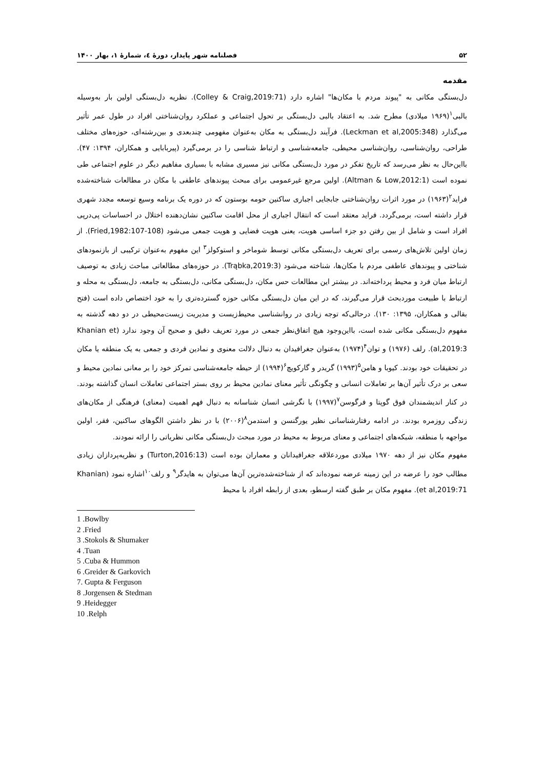۵۲ فصلنامه شهر پایدار، دورهٔ ٤، شمارهٔ ۱، بهار ۱۴۰۰
مقدمه
دل‌بستگی مکانی به "پیوند مردم با مکان‌ها" اشاره دارد (Colley & Craig,2019:71). نظریه دل‌بستگی اولین بار به‌وسیله بالبی<sup>۱</sup>(۱۹۶۹ میلادی) مطرح شد. به اعتقاد بالبی دل‌بستگی بر تحول اجتماعی و عملکرد روان‌شناختی افراد در طول عمر تأثیر می‌گذارد (Leckman et al,2005:348). فرآیند دل‌بستگی به مکان به‌عنوان مفهومی چندبعدی و بین‌رشته‌ای، حوزه‌های مختلف طراحی، روان‌شناسی، روان‌شناسی محیطی، جامعه‌شناسی و ارتباط شناسی را در برمی‌گیرد (پیربابایی و همکاران، ۱۳۹۴: ۴۷). بااین‌حال به نظر می‌رسد که تاریخ تفکر در مورد دل‌بستگی مکانی نیز مسیری مشابه با بسیاری مفاهیم دیگر در علوم اجتماعی طی نموده است (Altman & Low,2012:1). اولین مرجع غیرعمومی برای مبحث پیوندهای عاطفی با مکان در مطالعات شناخته‌شده فراید<sup>۲</sup>(۱۹۶۳) در مورد اثرات روان‌شناختی جابجایی اجباری ساکنین حومه بوستون که در دوره یک برنامه وسیع توسعه مجدد شهری قرار داشته است، برمی‌گردد. فراید معتقد است که انتقال اجباری از محل اقامت ساکنین نشان‌دهنده اختلال در احساسات پی‌درپی افراد است و شامل از بین رفتن دو جزء اساسی هویت، یعنی هویت فضایی و هویت جمعی می‌شود (Fried,1982:107-108). از زمان اولین تلاش‌های رسمی برای تعریف دل‌بستگی مکانی توسط شوماخر و استوکولز<sup>۳</sup> این مفهوم به‌عنوان ترکیبی از بازنمودهای شناختی و پیوندهای عاطفی مردم با مکان‌ها، شناخته می‌شود (Trąbka,2019:3). در حوزه‌های مطالعاتی مباحث زیادی به توصیف ارتباط میان فرد و محیط پرداخته‌اند. در بیشتر این مطالعات حس مکان، دل‌بستگی مکانی، دل‌بستگی به جامعه، دل‌بستگی به محله و ارتباط با طبیعت موردبحث قرار می‌گیرند، که در این میان دل‌بستگی مکانی حوزه گسترده‌تری را به خود اختصاص داده است (فتح بقالی و همکاران، ۱۳۹۵: ۱۳۰). درحالی‌که توجه زیادی در روانشناسی محیط‌زیست و مدیریت زیست‌محیطی در دو دهه گذشته به مفهوم دل‌بستگی مکانی شده است، بااین‌وجود هیچ اتفاق‌نظر جمعی در مورد تعریف دقیق و صحیح آن وجود ندارد (Khanian et al,2019:3). رلف (۱۹۷۶) و توان<sup>۴</sup>(۱۹۷۴) به‌عنوان جغرافیدان به دنبال دلالت معنوی و نمادین فردی و جمعی به یک منطقه یا مکان در تحقیقات خود بودند. کیوبا و هامن<sup>۵</sup>(۱۹۹۳) گریدر و گارکویچ<sup>۶</sup>(۱۹۹۴) از حیطه جامعه‌شناسی تمرکز خود را بر معانی نمادین محیط و سعی بر درک تأثیر آن‌ها بر تعاملات انسانی و چگونگی تأثیر معنای نمادین محیط بر روی بستر اجتماعی تعاملات انسان گذاشته بودند. در کنار اندیشمندان فوق گوپتا و فرگوسن<sup>۷</sup>(۱۹۹۷) با نگرشی انسان شناسانه به دنبال فهم اهمیت (معنای) فرهنگی از مکان‌های زندگی روزمره بودند. در ادامه رفتارشناسانی نظیر یورگنسن و استدمن<sup>۸</sup>(۲۰۰۶) با در نظر داشتن الگوهای ساکنین، فقر، اولین مواجهه با منطقه، شبکه‌های اجتماعی و معنای مربوط به محیط در مورد مبحث دل‌بستگی مکانی نظریاتی را ارائه نمودند.
مفهوم مکان نیز از دهه ۱۹۷۰ میلادی موردعلاقه جغرافیدانان و معماران بوده است (Turton,2016:13) و نظریه‌پردازان زیادی مطالب خود را عرضه در این زمینه عرضه نموده‌اند که از شناخته‌شده‌ترین آن‌ها می‌توان به هایدگر<sup>۹</sup> و رلف<sup>۱۰</sup>اشاره نمود (Khanian et al,2019:71). مفهوم مکان بر طبق گفته ارسطو، بعدی از رابطه افراد با محیط
1 .Bowlby
2 .Fried
3 .Stokols & Shumaker
4 .Tuan
5 .Cuba & Hummon
6 .Greider & Garkovich
7. Gupta & Ferguson
8 .Jorgensen & Stedman
9 .Heidegger
10 .Relph